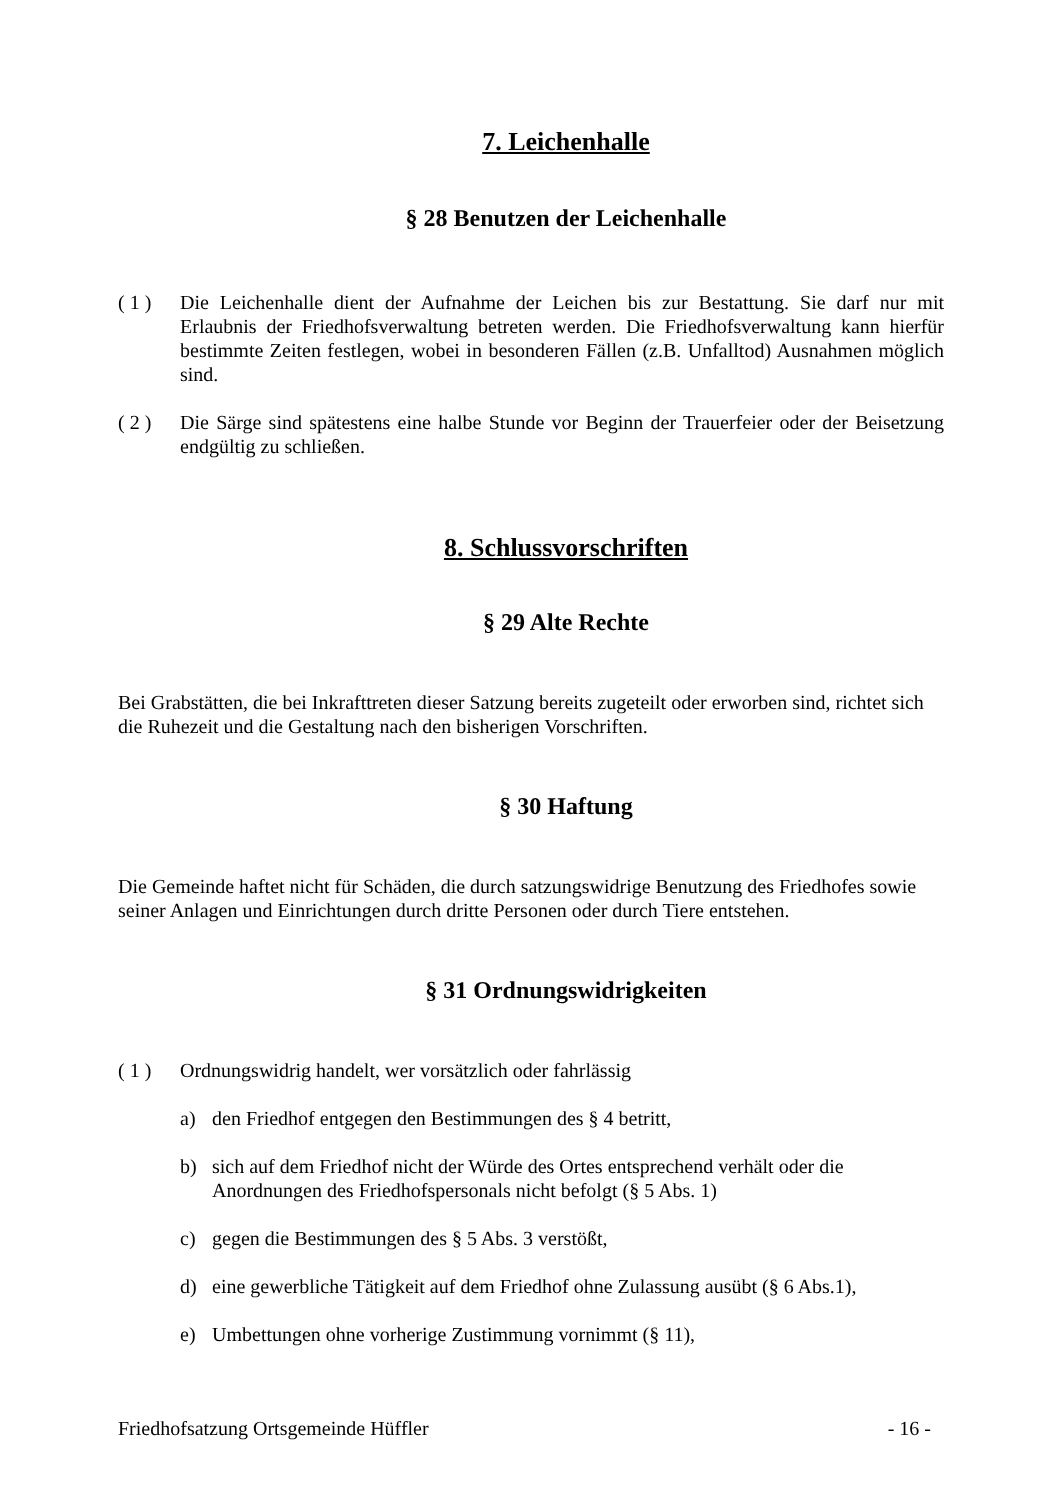7. Leichenhalle
§ 28 Benutzen der Leichenhalle
( 1 ) Die Leichenhalle dient der Aufnahme der Leichen bis zur Bestattung. Sie darf nur mit Erlaubnis der Friedhofsverwaltung betreten werden. Die Friedhofsverwaltung kann hierfür bestimmte Zeiten festlegen, wobei in besonderen Fällen (z.B. Unfalltod) Ausnahmen möglich sind.
( 2 ) Die Särge sind spätestens eine halbe Stunde vor Beginn der Trauerfeier oder der Beisetzung endgültig zu schließen.
8. Schlussvorschriften
§ 29 Alte Rechte
Bei Grabstätten, die bei Inkrafttreten dieser Satzung bereits zugeteilt oder erworben sind, richtet sich die Ruhezeit und die Gestaltung nach den bisherigen Vorschriften.
§ 30 Haftung
Die Gemeinde haftet nicht für Schäden, die durch satzungswidrige Benutzung des Friedhofes sowie seiner Anlagen und Einrichtungen durch dritte Personen oder durch Tiere entstehen.
§ 31 Ordnungswidrigkeiten
( 1 ) Ordnungswidrig handelt, wer vorsätzlich oder fahrlässig
a) den Friedhof entgegen den Bestimmungen des § 4 betritt,
b) sich auf dem Friedhof nicht der Würde des Ortes entsprechend verhält oder die Anordnungen des Friedhofspersonals nicht befolgt (§ 5 Abs. 1)
c) gegen die Bestimmungen des § 5 Abs. 3 verstößt,
d) eine gewerbliche Tätigkeit auf dem Friedhof ohne Zulassung ausübt (§ 6 Abs.1),
e) Umbettungen ohne vorherige Zustimmung vornimmt (§ 11),
Friedhofsatzung Ortsgemeinde Hüffler - 16 -